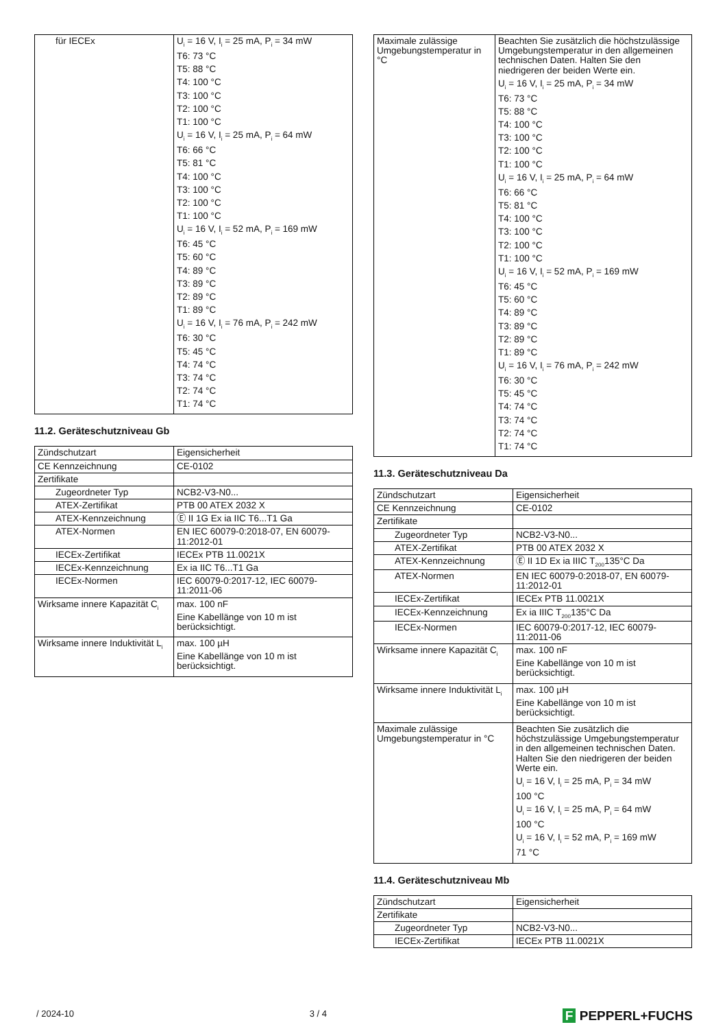| für IECEx | U<sub>i</sub> = 16 V, I<sub>i</sub> = 25 mA, P<sub>i</sub> = 34 mW T6: 73 °C T5: 88 °C T4: 100 °C T3: 100 °C T2: 100 °C T1: 100 °C U<sub>i</sub> = 16 V, I<sub>i</sub> = 25 mA, P<sub>i</sub> = 64 mW T6: 66 °C T5: 81 °C T4: 100 °C T3: 100 °C T2: 100 °C T1: 100 °C U<sub>i</sub> = 16 V, I<sub>i</sub> = 52 mA, P<sub>i</sub> = 169 mW T6: 45 °C T5: 60 °C T4: 89 °C T3: 89 °C T2: 89 °C T1: 89 °C U<sub>i</sub> = 16 V, I<sub>i</sub> = 76 mA, P<sub>i</sub> = 242 mW T6: 30 °C T5: 45 °C T4: 74 °C T3: 74 °C T2: 74 °C T1: 74 °C |
11.2. Geräteschutzniveau Gb
| Zündschutzart | Eigensicherheit |
| CE Kennzeichnung | CE-0102 |
| Zertifikate | |
| Zugeordneter Typ | NCB2-V3-N0... |
| ATEX-Zertifikat | PTB 00 ATEX 2032 X |
| ATEX-Kennzeichnung | Ⓔ II 1G Ex ia IIC T6...T1 Ga |
| ATEX-Normen | EN IEC 60079-0:2018-07, EN 60079-11:2012-01 |
| IECEx-Zertifikat | IECEx PTB 11.0021X |
| IECEx-Kennzeichnung | Ex ia IIC T6...T1 Ga |
| IECEx-Normen | IEC 60079-0:2017-12, IEC 60079-11:2011-06 |
| Wirksame innere Kapazität C<sub>i</sub> | max. 100 nF Eine Kabellänge von 10 m ist berücksichtigt. |
| Wirksame innere Induktivität L<sub>i</sub> | max. 100 µH Eine Kabellänge von 10 m ist berücksichtigt. |
| Maximale zulässige Umgebungstemperatur in °C | Beachten Sie zusätzlich die höchstzulässige Umgebungstemperatur in den allgemeinen technischen Daten. Halten Sie den niedrigeren der beiden Werte ein. U<sub>i</sub> = 16 V, I<sub>i</sub> = 25 mA, P<sub>i</sub> = 34 mW T6: 73 °C T5: 88 °C T4: 100 °C T3: 100 °C T2: 100 °C T1: 100 °C U<sub>i</sub> = 16 V, I<sub>i</sub> = 25 mA, P<sub>i</sub> = 64 mW T6: 66 °C T5: 81 °C T4: 100 °C T3: 100 °C T2: 100 °C T1: 100 °C U<sub>i</sub> = 16 V, I<sub>i</sub> = 52 mA, P<sub>i</sub> = 169 mW T6: 45 °C T5: 60 °C T4: 89 °C T3: 89 °C T2: 89 °C T1: 89 °C U<sub>i</sub> = 16 V, I<sub>i</sub> = 76 mA, P<sub>i</sub> = 242 mW T6: 30 °C T5: 45 °C T4: 74 °C T3: 74 °C T2: 74 °C T1: 74 °C |
11.3. Geräteschutzniveau Da
| Zündschutzart | Eigensicherheit |
| CE Kennzeichnung | CE-0102 |
| Zertifikate | |
| Zugeordneter Typ | NCB2-V3-N0... |
| ATEX-Zertifikat | PTB 00 ATEX 2032 X |
| ATEX-Kennzeichnung | Ⓔ II 1D Ex ia IIIC T<sub>200</sub>135°C Da |
| ATEX-Normen | EN IEC 60079-0:2018-07, EN 60079-11:2012-01 |
| IECEx-Zertifikat | IECEx PTB 11.0021X |
| IECEx-Kennzeichnung | Ex ia IIIC T<sub>200</sub>135°C Da |
| IECEx-Normen | IEC 60079-0:2017-12, IEC 60079-11:2011-06 |
| Wirksame innere Kapazität C<sub>i</sub> | max. 100 nF Eine Kabellänge von 10 m ist berücksichtigt. |
| Wirksame innere Induktivität L<sub>i</sub> | max. 100 µH Eine Kabellänge von 10 m ist berücksichtigt. |
| Maximale zulässige Umgebungstemperatur in °C | Beachten Sie zusätzlich die höchstzulässige Umgebungstemperatur in den allgemeinen technischen Daten. Halten Sie den niedrigeren der beiden Werte ein. U<sub>i</sub> = 16 V, I<sub>i</sub> = 25 mA, P<sub>i</sub> = 34 mW 100 °C U<sub>i</sub> = 16 V, I<sub>i</sub> = 25 mA, P<sub>i</sub> = 64 mW 100 °C U<sub>i</sub> = 16 V, I<sub>i</sub> = 52 mA, P<sub>i</sub> = 169 mW 71 °C |
11.4. Geräteschutzniveau Mb
| Zündschutzart | Eigensicherheit |
| Zertifikate | |
| Zugeordneter Typ | NCB2-V3-N0... |
| IECEx-Zertifikat | IECEx PTB 11.0021X |
/ 2024-10 3 / 4 F PEPPERL+FUCHS